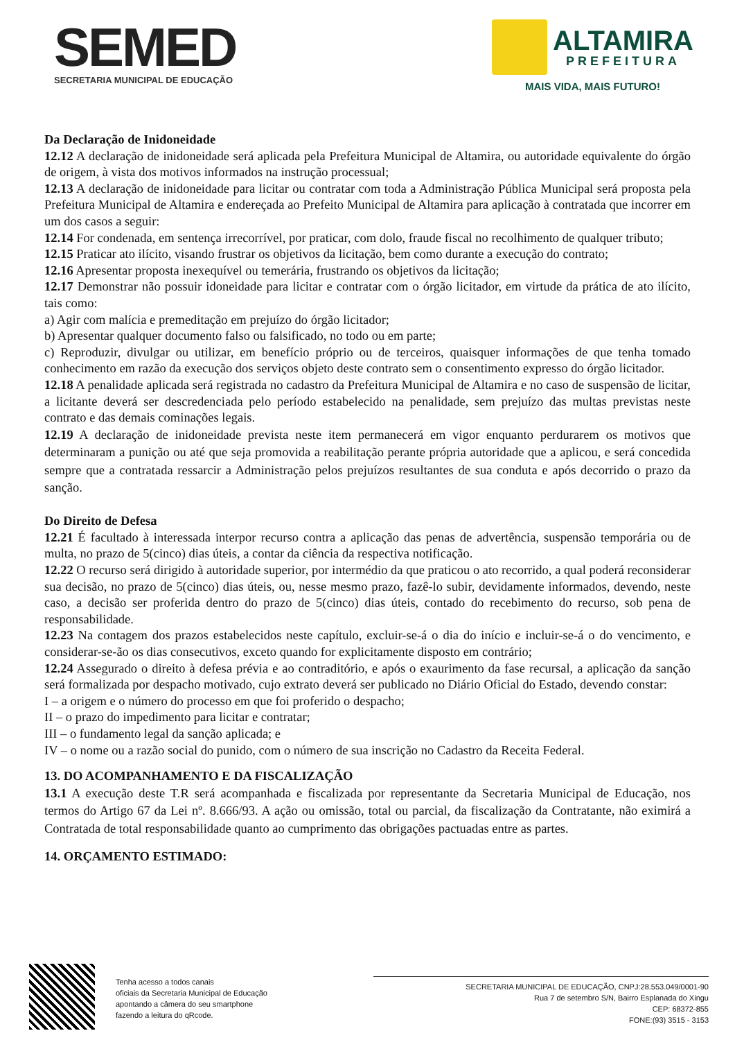SEMED
SECRETARIA MUNICIPAL DE EDUCAÇÃO
ALTAMIRA
PREFEITURA
MAIS VIDA, MAIS FUTURO!
Da Declaração de Inidoneidade
12.12 A declaração de inidoneidade será aplicada pela Prefeitura Municipal de Altamira, ou autoridade equivalente do órgão de origem, à vista dos motivos informados na instrução processual;
12.13 A declaração de inidoneidade para licitar ou contratar com toda a Administração Pública Municipal será proposta pela Prefeitura Municipal de Altamira e endereçada ao Prefeito Municipal de Altamira para aplicação à contratada que incorrer em um dos casos a seguir:
12.14 For condenada, em sentença irrecorrível, por praticar, com dolo, fraude fiscal no recolhimento de qualquer tributo;
12.15 Praticar ato ilícito, visando frustrar os objetivos da licitação, bem como durante a execução do contrato;
12.16 Apresentar proposta inexequível ou temerária, frustrando os objetivos da licitação;
12.17 Demonstrar não possuir idoneidade para licitar e contratar com o órgão licitador, em virtude da prática de ato ilícito, tais como:
a) Agir com malícia e premeditação em prejuízo do órgão licitador;
b) Apresentar qualquer documento falso ou falsificado, no todo ou em parte;
c) Reproduzir, divulgar ou utilizar, em benefício próprio ou de terceiros, quaisquer informações de que tenha tomado conhecimento em razão da execução dos serviços objeto deste contrato sem o consentimento expresso do órgão licitador.
12.18 A penalidade aplicada será registrada no cadastro da Prefeitura Municipal de Altamira e no caso de suspensão de licitar, a licitante deverá ser descredenciada pelo período estabelecido na penalidade, sem prejuízo das multas previstas neste contrato e das demais cominações legais.
12.19 A declaração de inidoneidade prevista neste item permanecerá em vigor enquanto perdurarem os motivos que determinaram a punição ou até que seja promovida a reabilitação perante própria autoridade que a aplicou, e será concedida sempre que a contratada ressarcir a Administração pelos prejuízos resultantes de sua conduta e após decorrido o prazo da sanção.
Do Direito de Defesa
12.21 É facultado à interessada interpor recurso contra a aplicação das penas de advertência, suspensão temporária ou de multa, no prazo de 5(cinco) dias úteis, a contar da ciência da respectiva notificação.
12.22 O recurso será dirigido à autoridade superior, por intermédio da que praticou o ato recorrido, a qual poderá reconsiderar sua decisão, no prazo de 5(cinco) dias úteis, ou, nesse mesmo prazo, fazê-lo subir, devidamente informados, devendo, neste caso, a decisão ser proferida dentro do prazo de 5(cinco) dias úteis, contado do recebimento do recurso, sob pena de responsabilidade.
12.23 Na contagem dos prazos estabelecidos neste capítulo, excluir-se-á o dia do início e incluir-se-á o do vencimento, e considerar-se-ão os dias consecutivos, exceto quando for explicitamente disposto em contrário;
12.24 Assegurado o direito à defesa prévia e ao contraditório, e após o exaurimento da fase recursal, a aplicação da sanção será formalizada por despacho motivado, cujo extrato deverá ser publicado no Diário Oficial do Estado, devendo constar:
I – a origem e o número do processo em que foi proferido o despacho;
II – o prazo do impedimento para licitar e contratar;
III – o fundamento legal da sanção aplicada; e
IV – o nome ou a razão social do punido, com o número de sua inscrição no Cadastro da Receita Federal.
13. DO ACOMPANHAMENTO E DA FISCALIZAÇÃO
13.1 A execução deste T.R será acompanhada e fiscalizada por representante da Secretaria Municipal de Educação, nos termos do Artigo 67 da Lei nº. 8.666/93. A ação ou omissão, total ou parcial, da fiscalização da Contratante, não eximirá a Contratada de total responsabilidade quanto ao cumprimento das obrigações pactuadas entre as partes.
14. ORÇAMENTO ESTIMADO:
Tenha acesso a todos canais
oficiais da Secretaria Municipal de Educação
apontando a câmera do seu smartphone
fazendo a leitura do qRcode.
SECRETARIA MUNICIPAL DE EDUCAÇÃO, CNPJ:28.553.049/0001-90
Rua 7 de setembro S/N, Bairro Esplanada do Xingu
CEP: 68372-855
FONE:(93) 3515 - 3153